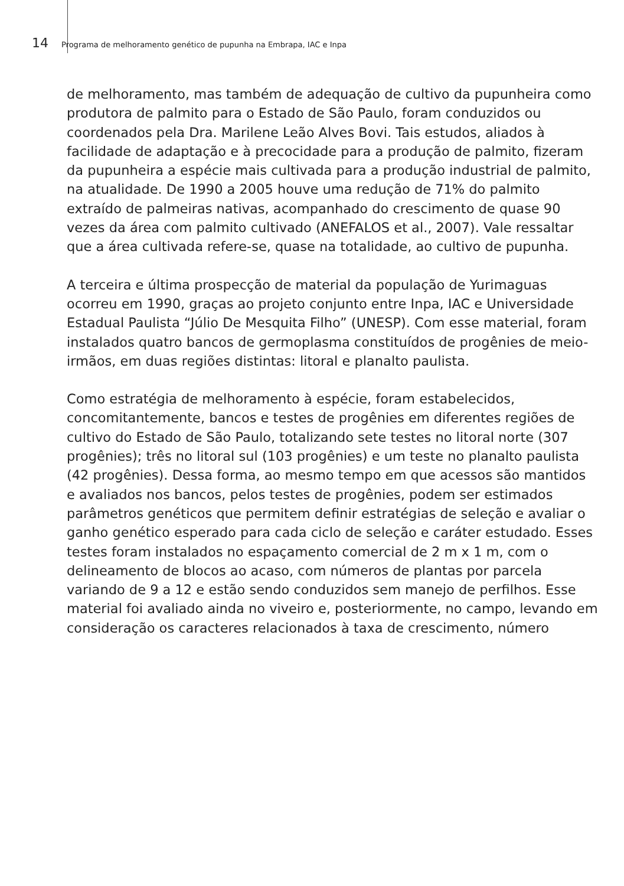14 Programa de melhoramento genético de pupunha na Embrapa, IAC e Inpa
de melhoramento, mas também de adequação de cultivo da pupunheira como produtora de palmito para o Estado de São Paulo, foram conduzidos ou coordenados pela Dra. Marilene Leão Alves Bovi. Tais estudos, aliados à facilidade de adaptação e à precocidade para a produção de palmito, fizeram da pupunheira a espécie mais cultivada para a produção industrial de palmito, na atualidade. De 1990 a 2005 houve uma redução de 71% do palmito extraído de palmeiras nativas, acompanhado do crescimento de quase 90 vezes da área com palmito cultivado (ANEFALOS et al., 2007). Vale ressaltar que a área cultivada refere-se, quase na totalidade, ao cultivo de pupunha.
A terceira e última prospecção de material da população de Yurimaguas ocorreu em 1990, graças ao projeto conjunto entre Inpa, IAC e Universidade Estadual Paulista “Júlio De Mesquita Filho” (UNESP). Com esse material, foram instalados quatro bancos de germoplasma constituídos de progênies de meio-irmãos, em duas regiões distintas: litoral e planalto paulista.
Como estratégia de melhoramento à espécie, foram estabelecidos, concomitantemente, bancos e testes de progênies em diferentes regiões de cultivo do Estado de São Paulo, totalizando sete testes no litoral norte (307 progênies); três no litoral sul (103 progênies) e um teste no planalto paulista (42 progênies). Dessa forma, ao mesmo tempo em que acessos são mantidos e avaliados nos bancos, pelos testes de progênies, podem ser estimados parâmetros genéticos que permitem definir estratégias de seleção e avaliar o ganho genético esperado para cada ciclo de seleção e caráter estudado. Esses testes foram instalados no espaçamento comercial de 2 m x 1 m, com o delineamento de blocos ao acaso, com números de plantas por parcela variando de 9 a 12 e estão sendo conduzidos sem manejo de perfilhos. Esse material foi avaliado ainda no viveiro e, posteriormente, no campo, levando em consideração os caracteres relacionados à taxa de crescimento, número